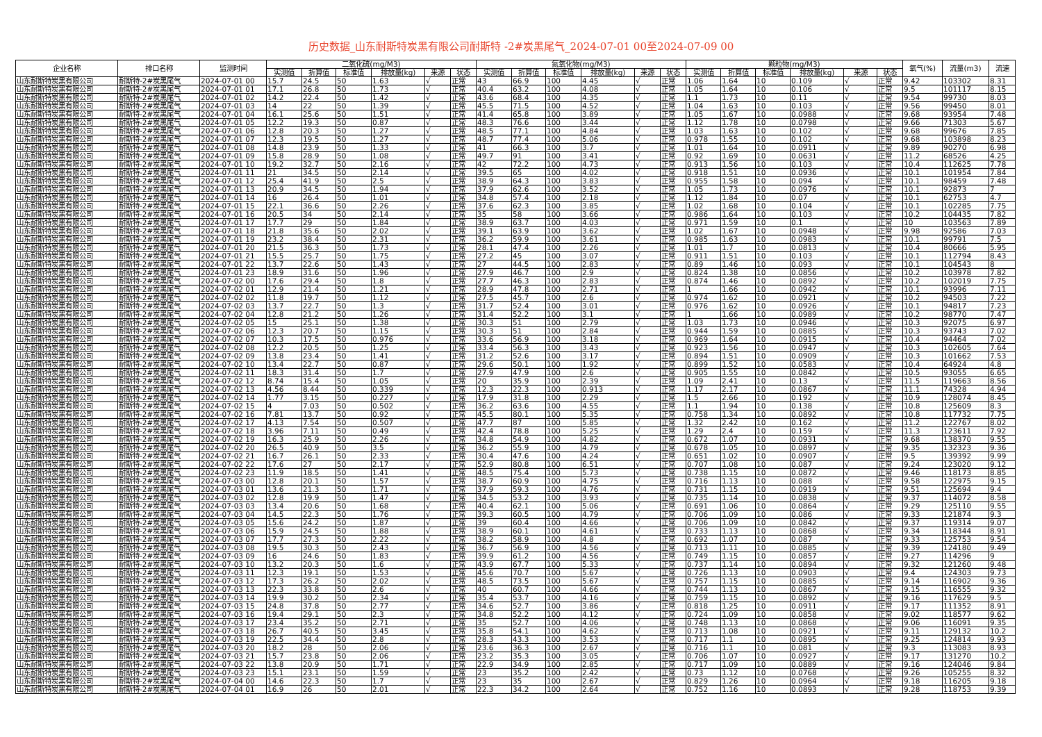历史数据_山东耐斯特炭黑有限公司耐斯特 -2#炭黑尾气_2024-07-01 00至2024-07-09 00
| 企业名称 | 排口名称 | 监测时间 | 二氧化硫(mg/M3) | | | | | | 氮氧化物(mg/M3) | | | | | | 颗粒物(mg/M3) | | | | | | 氧气(%) | 流量(m3) | 流速 |
| --- | --- | --- | --- | --- | --- | --- | --- | --- | --- | --- | --- | --- | --- | --- | --- | --- | --- | --- | --- | --- | --- | --- | --- |
| | | | 实测值 | 折算值 | 标准值 | 排放量(kg) | 来源 | 状态 | 实测值 | 折算值 | 标准值 | 排放量(kg) | 来源 | 状态 | 实测值 | 折算值 | 标准值 | 排放量(kg) | 来源 | 状态 | | | |
| 山东耐斯特炭黑有限公司 | 耐斯特-2#炭黑尾气 | 2024-07-01 00 | 15.7 | 24.5 | 50 | 1.63 | √ | 正常 | 43 | 66.9 | 100 | 4.45 | √ | 正常 | 1.06 | 1.64 | 10 | 0.109 | √ | 正常 | 9.42 | 103302 | 8.31 |
| 山东耐斯特炭黑有限公司 | 耐斯特-2#炭黑尾气 | 2024-07-01 01 | 17.1 | 26.8 | 50 | 1.73 | √ | 正常 | 40.4 | 63.2 | 100 | 4.08 | √ | 正常 | 1.05 | 1.64 | 10 | 0.106 | √ | 正常 | 9.5 | 101117 | 8.15 |
| 山东耐斯特炭黑有限公司 | 耐斯特-2#炭黑尾气 | 2024-07-01 02 | 14.2 | 22.4 | 50 | 1.42 | √ | 正常 | 43.6 | 68.4 | 100 | 4.35 | √ | 正常 | 1.1 | 1.73 | 10 | 0.11 | √ | 正常 | 9.54 | 99730 | 8.03 |
| 山东耐斯特炭黑有限公司 | 耐斯特-2#炭黑尾气 | 2024-07-01 03 | 14 | 22 | 50 | 1.39 | √ | 正常 | 45.5 | 71.5 | 100 | 4.52 | √ | 正常 | 1.04 | 1.63 | 10 | 0.103 | √ | 正常 | 9.56 | 99450 | 8.01 |
| 山东耐斯特炭黑有限公司 | 耐斯特-2#炭黑尾气 | 2024-07-01 04 | 16.1 | 25.6 | 50 | 1.51 | √ | 正常 | 41.4 | 65.8 | 100 | 3.89 | √ | 正常 | 1.05 | 1.67 | 10 | 0.0988 | √ | 正常 | 9.68 | 93954 | 7.48 |
| 山东耐斯特炭黑有限公司 | 耐斯特-2#炭黑尾气 | 2024-07-01 05 | 12.2 | 19.3 | 50 | 0.87 | √ | 正常 | 48.3 | 76.6 | 100 | 3.44 | √ | 正常 | 1.12 | 1.78 | 10 | 0.0798 | √ | 正常 | 9.66 | 71303 | 5.67 |
| 山东耐斯特炭黑有限公司 | 耐斯特-2#炭黑尾气 | 2024-07-01 06 | 12.8 | 20.3 | 50 | 1.27 | √ | 正常 | 48.5 | 77.1 | 100 | 4.84 | √ | 正常 | 1.03 | 1.63 | 10 | 0.102 | √ | 正常 | 9.68 | 99676 | 7.85 |
| 山东耐斯特炭黑有限公司 | 耐斯特-2#炭黑尾气 | 2024-07-01 07 | 12.3 | 19.5 | 50 | 1.27 | √ | 正常 | 48.7 | 77.4 | 100 | 5.06 | √ | 正常 | 0.978 | 1.55 | 10 | 0.102 | √ | 正常 | 9.68 | 103898 | 8.23 |
| 山东耐斯特炭黑有限公司 | 耐斯特-2#炭黑尾气 | 2024-07-01 08 | 14.8 | 23.9 | 50 | 1.33 | √ | 正常 | 41 | 66.3 | 100 | 3.7 | √ | 正常 | 1.01 | 1.64 | 10 | 0.0911 | √ | 正常 | 9.89 | 90270 | 6.98 |
| 山东耐斯特炭黑有限公司 | 耐斯特-2#炭黑尾气 | 2024-07-01 09 | 15.8 | 28.9 | 50 | 1.08 | √ | 正常 | 49.7 | 91 | 100 | 3.41 | √ | 正常 | 0.92 | 1.69 | 10 | 0.0631 | √ | 正常 | 11.2 | 68526 | 4.25 |
| 山东耐斯特炭黑有限公司 | 耐斯特-2#炭黑尾气 | 2024-07-01 10 | 19.2 | 32.7 | 50 | 2.16 | √ | 正常 | 42 | 72.2 | 100 | 4.73 | √ | 正常 | 0.913 | 1.56 | 10 | 0.103 | √ | 正常 | 10.4 | 112625 | 7.78 |
| 山东耐斯特炭黑有限公司 | 耐斯特-2#炭黑尾气 | 2024-07-01 11 | 21 | 34.5 | 50 | 2.14 | √ | 正常 | 39.5 | 65 | 100 | 4.02 | √ | 正常 | 0.918 | 1.51 | 10 | 0.0936 | √ | 正常 | 10.1 | 101954 | 7.84 |
| 山东耐斯特炭黑有限公司 | 耐斯特-2#炭黑尾气 | 2024-07-01 12 | 25.4 | 41.9 | 50 | 2.5 | √ | 正常 | 38.9 | 64.3 | 100 | 3.83 | √ | 正常 | 0.955 | 1.58 | 10 | 0.094 | √ | 正常 | 10.1 | 98459 | 7.48 |
| 山东耐斯特炭黑有限公司 | 耐斯特-2#炭黑尾气 | 2024-07-01 13 | 20.9 | 34.5 | 50 | 1.94 | √ | 正常 | 37.9 | 62.6 | 100 | 3.52 | √ | 正常 | 1.05 | 1.73 | 10 | 0.0976 | √ | 正常 | 10.1 | 92873 | 7 |
| 山东耐斯特炭黑有限公司 | 耐斯特-2#炭黑尾气 | 2024-07-01 14 | 16 | 26.4 | 50 | 1.01 | √ | 正常 | 34.8 | 57.4 | 100 | 2.18 | √ | 正常 | 1.12 | 1.84 | 10 | 0.07 | √ | 正常 | 10.1 | 62753 | 4.7 |
| 山东耐斯特炭黑有限公司 | 耐斯特-2#炭黑尾气 | 2024-07-01 15 | 22.1 | 36.6 | 50 | 2.26 | √ | 正常 | 37.6 | 62.3 | 100 | 3.85 | √ | 正常 | 1.02 | 1.68 | 10 | 0.104 | √ | 正常 | 10.1 | 102285 | 7.75 |
| 山东耐斯特炭黑有限公司 | 耐斯特-2#炭黑尾气 | 2024-07-01 16 | 20.5 | 34 | 50 | 2.14 | √ | 正常 | 35 | 58 | 100 | 3.66 | √ | 正常 | 0.986 | 1.64 | 10 | 0.103 | √ | 正常 | 10.2 | 104435 | 7.82 |
| 山东耐斯特炭黑有限公司 | 耐斯特-2#炭黑尾气 | 2024-07-01 17 | 17.7 | 29 | 50 | 1.84 | √ | 正常 | 38.9 | 63.7 | 100 | 4.03 | √ | 正常 | 0.971 | 1.59 | 10 | 0.1 | √ | 正常 | 10 | 103563 | 7.89 |
| 山东耐斯特炭黑有限公司 | 耐斯特-2#炭黑尾气 | 2024-07-01 18 | 21.8 | 35.6 | 50 | 2.02 | √ | 正常 | 39.1 | 63.9 | 100 | 3.62 | √ | 正常 | 1.02 | 1.67 | 10 | 0.0948 | √ | 正常 | 9.98 | 92586 | 7.03 |
| 山东耐斯特炭黑有限公司 | 耐斯特-2#炭黑尾气 | 2024-07-01 19 | 23.2 | 38.4 | 50 | 2.31 | √ | 正常 | 36.2 | 59.9 | 100 | 3.61 | √ | 正常 | 0.985 | 1.63 | 10 | 0.0983 | √ | 正常 | 10.1 | 99791 | 7.5 |
| 山东耐斯特炭黑有限公司 | 耐斯特-2#炭黑尾气 | 2024-07-01 20 | 21.5 | 36.3 | 50 | 1.73 | √ | 正常 | 28.1 | 47.4 | 100 | 2.26 | √ | 正常 | 1.01 | 1.7 | 10 | 0.0813 | √ | 正常 | 10.4 | 80666 | 5.95 |
| 山东耐斯特炭黑有限公司 | 耐斯特-2#炭黑尾气 | 2024-07-01 21 | 15.5 | 25.7 | 50 | 1.75 | √ | 正常 | 27.2 | 45 | 100 | 3.07 | √ | 正常 | 0.911 | 1.51 | 10 | 0.103 | √ | 正常 | 10.1 | 112794 | 8.43 |
| 山东耐斯特炭黑有限公司 | 耐斯特-2#炭黑尾气 | 2024-07-01 22 | 13.7 | 22.6 | 50 | 1.43 | √ | 正常 | 27 | 44.5 | 100 | 2.83 | √ | 正常 | 0.89 | 1.46 | 10 | 0.093 | √ | 正常 | 10.1 | 104543 | 8 |
| 山东耐斯特炭黑有限公司 | 耐斯特-2#炭黑尾气 | 2024-07-01 23 | 18.9 | 31.6 | 50 | 1.96 | √ | 正常 | 27.9 | 46.7 | 100 | 2.9 | √ | 正常 | 0.824 | 1.38 | 10 | 0.0856 | √ | 正常 | 10.2 | 103978 | 7.82 |
| 山东耐斯特炭黑有限公司 | 耐斯特-2#炭黑尾气 | 2024-07-02 00 | 17.6 | 29.4 | 50 | 1.8 | √ | 正常 | 27.7 | 46.3 | 100 | 2.83 | √ | 正常 | 0.874 | 1.46 | 10 | 0.0892 | √ | 正常 | 10.2 | 102019 | 7.75 |
| 山东耐斯特炭黑有限公司 | 耐斯特-2#炭黑尾气 | 2024-07-02 01 | 12.9 | 21.4 | 50 | 1.21 | √ | 正常 | 28.9 | 47.8 | 100 | 2.71 | √ | 正常 | 1 | 1.66 | 10 | 0.0942 | √ | 正常 | 10.1 | 93996 | 7.11 |
| 山东耐斯特炭黑有限公司 | 耐斯特-2#炭黑尾气 | 2024-07-02 02 | 11.8 | 19.7 | 50 | 1.12 | √ | 正常 | 27.5 | 45.7 | 100 | 2.6 | √ | 正常 | 0.974 | 1.62 | 10 | 0.0921 | √ | 正常 | 10.2 | 94503 | 7.22 |
| 山东耐斯特炭黑有限公司 | 耐斯特-2#炭黑尾气 | 2024-07-02 03 | 13.7 | 22.7 | 50 | 1.3 | √ | 正常 | 31.7 | 52.4 | 100 | 3.01 | √ | 正常 | 0.976 | 1.62 | 10 | 0.0926 | √ | 正常 | 10.1 | 94817 | 7.23 |
| 山东耐斯特炭黑有限公司 | 耐斯特-2#炭黑尾气 | 2024-07-02 04 | 12.8 | 21.2 | 50 | 1.26 | √ | 正常 | 31.4 | 52.2 | 100 | 3.1 | √ | 正常 | 1 | 1.66 | 10 | 0.0989 | √ | 正常 | 10.2 | 98770 | 7.47 |
| 山东耐斯特炭黑有限公司 | 耐斯特-2#炭黑尾气 | 2024-07-02 05 | 15 | 25.1 | 50 | 1.38 | √ | 正常 | 30.3 | 51 | 100 | 2.79 | √ | 正常 | 1.03 | 1.73 | 10 | 0.0946 | √ | 正常 | 10.3 | 92075 | 6.97 |
| 山东耐斯特炭黑有限公司 | 耐斯特-2#炭黑尾气 | 2024-07-02 06 | 12.3 | 20.7 | 50 | 1.15 | √ | 正常 | 30.3 | 51 | 100 | 2.84 | √ | 正常 | 0.944 | 1.59 | 10 | 0.0885 | √ | 正常 | 10.3 | 93743 | 7.02 |
| 山东耐斯特炭黑有限公司 | 耐斯特-2#炭黑尾气 | 2024-07-02 07 | 10.3 | 17.5 | 50 | 0.976 | √ | 正常 | 33.6 | 56.9 | 100 | 3.18 | √ | 正常 | 0.969 | 1.64 | 10 | 0.0915 | √ | 正常 | 10.4 | 94464 | 7.02 |
| 山东耐斯特炭黑有限公司 | 耐斯特-2#炭黑尾气 | 2024-07-02 08 | 12.2 | 20.5 | 50 | 1.25 | √ | 正常 | 33.4 | 56.3 | 100 | 3.43 | √ | 正常 | 0.923 | 1.56 | 10 | 0.0947 | √ | 正常 | 10.3 | 102605 | 7.64 |
| 山东耐斯特炭黑有限公司 | 耐斯特-2#炭黑尾气 | 2024-07-02 09 | 13.8 | 23.4 | 50 | 1.41 | √ | 正常 | 31.2 | 52.6 | 100 | 3.17 | √ | 正常 | 0.894 | 1.51 | 10 | 0.0909 | √ | 正常 | 10.3 | 101662 | 7.53 |
| 山东耐斯特炭黑有限公司 | 耐斯特-2#炭黑尾气 | 2024-07-02 10 | 13.4 | 22.7 | 50 | 0.87 | √ | 正常 | 29.6 | 50.1 | 100 | 1.92 | √ | 正常 | 0.899 | 1.52 | 10 | 0.0583 | √ | 正常 | 10.4 | 64924 | 4.8 |
| 山东耐斯特炭黑有限公司 | 耐斯特-2#炭黑尾气 | 2024-07-02 11 | 18.3 | 31.4 | 50 | 1.7 | √ | 正常 | 27.9 | 47.9 | 100 | 2.6 | √ | 正常 | 0.905 | 1.55 | 10 | 0.0842 | √ | 正常 | 10.5 | 93055 | 6.65 |
| 山东耐斯特炭黑有限公司 | 耐斯特-2#炭黑尾气 | 2024-07-02 12 | 8.74 | 15.4 | 50 | 1.05 | √ | 正常 | 20 | 35.9 | 100 | 2.39 | √ | 正常 | 1.09 | 2.41 | 10 | 0.13 | √ | 正常 | 11.5 | 119663 | 8.56 |
| 山东耐斯特炭黑有限公司 | 耐斯特-2#炭黑尾气 | 2024-07-02 13 | 4.56 | 8.44 | 50 | 0.339 | √ | 正常 | 12.3 | 22.3 | 100 | 0.913 | √ | 正常 | 1.17 | 2.17 | 10 | 0.0867 | √ | 正常 | 11.1 | 74328 | 4.94 |
| 山东耐斯特炭黑有限公司 | 耐斯特-2#炭黑尾气 | 2024-07-02 14 | 1.77 | 3.15 | 50 | 0.227 | √ | 正常 | 17.9 | 31.8 | 100 | 2.29 | √ | 正常 | 1.5 | 2.66 | 10 | 0.192 | √ | 正常 | 10.9 | 128074 | 8.45 |
| 山东耐斯特炭黑有限公司 | 耐斯特-2#炭黑尾气 | 2024-07-02 15 | 4 | 7.03 | 50 | 0.502 | √ | 正常 | 36.2 | 63.6 | 100 | 4.55 | √ | 正常 | 1.1 | 1.94 | 10 | 0.138 | √ | 正常 | 10.8 | 125609 | 8.3 |
| 山东耐斯特炭黑有限公司 | 耐斯特-2#炭黑尾气 | 2024-07-02 16 | 7.81 | 13.7 | 50 | 0.92 | √ | 正常 | 45.5 | 80.1 | 100 | 5.35 | √ | 正常 | 0.758 | 1.34 | 10 | 0.0892 | √ | 正常 | 10.8 | 117732 | 7.75 |
| 山东耐斯特炭黑有限公司 | 耐斯特-2#炭黑尾气 | 2024-07-02 17 | 4.13 | 7.54 | 50 | 0.507 | √ | 正常 | 47.7 | 87 | 100 | 5.85 | √ | 正常 | 1.32 | 2.42 | 10 | 0.162 | √ | 正常 | 11.2 | 122767 | 8.02 |
| 山东耐斯特炭黑有限公司 | 耐斯特-2#炭黑尾气 | 2024-07-02 18 | 3.96 | 7.11 | 50 | 0.49 | √ | 正常 | 42.4 | 78.8 | 100 | 5.25 | √ | 正常 | 1.29 | 2.4 | 10 | 0.159 | √ | 正常 | 11.3 | 123611 | 7.92 |
| 山东耐斯特炭黑有限公司 | 耐斯特-2#炭黑尾气 | 2024-07-02 19 | 16.3 | 25.9 | 50 | 2.26 | √ | 正常 | 34.8 | 54.9 | 100 | 4.82 | √ | 正常 | 0.672 | 1.07 | 10 | 0.0931 | √ | 正常 | 9.68 | 138370 | 9.55 |
| 山东耐斯特炭黑有限公司 | 耐斯特-2#炭黑尾气 | 2024-07-02 20 | 26.5 | 40.9 | 50 | 3.5 | √ | 正常 | 36.2 | 55.9 | 100 | 4.79 | √ | 正常 | 0.678 | 1.05 | 10 | 0.0897 | √ | 正常 | 9.35 | 132323 | 9.36 |
| 山东耐斯特炭黑有限公司 | 耐斯特-2#炭黑尾气 | 2024-07-02 21 | 16.7 | 26.1 | 50 | 2.33 | √ | 正常 | 30.4 | 47.6 | 100 | 4.24 | √ | 正常 | 0.651 | 1.02 | 10 | 0.0907 | √ | 正常 | 9.5 | 139392 | 9.99 |
| 山东耐斯特炭黑有限公司 | 耐斯特-2#炭黑尾气 | 2024-07-02 22 | 17.6 | 27 | 50 | 2.17 | √ | 正常 | 52.9 | 80.8 | 100 | 6.51 | √ | 正常 | 0.707 | 1.08 | 10 | 0.087 | √ | 正常 | 9.24 | 123020 | 9.12 |
| 山东耐斯特炭黑有限公司 | 耐斯特-2#炭黑尾气 | 2024-07-02 23 | 11.9 | 18.5 | 50 | 1.41 | √ | 正常 | 48.5 | 75.4 | 100 | 5.73 | √ | 正常 | 0.738 | 1.15 | 10 | 0.0872 | √ | 正常 | 9.46 | 118173 | 8.85 |
| 山东耐斯特炭黑有限公司 | 耐斯特-2#炭黑尾气 | 2024-07-03 00 | 12.8 | 20.1 | 50 | 1.57 | √ | 正常 | 38.7 | 60.9 | 100 | 4.75 | √ | 正常 | 0.716 | 1.13 | 10 | 0.088 | √ | 正常 | 9.58 | 122975 | 9.15 |
| 山东耐斯特炭黑有限公司 | 耐斯特-2#炭黑尾气 | 2024-07-03 01 | 13.6 | 21.3 | 50 | 1.71 | √ | 正常 | 37.9 | 59.3 | 100 | 4.76 | √ | 正常 | 0.731 | 1.15 | 10 | 0.0919 | √ | 正常 | 9.51 | 125694 | 9.4 |
| 山东耐斯特炭黑有限公司 | 耐斯特-2#炭黑尾气 | 2024-07-03 02 | 12.8 | 19.9 | 50 | 1.47 | √ | 正常 | 34.5 | 53.2 | 100 | 3.93 | √ | 正常 | 0.735 | 1.14 | 10 | 0.0838 | √ | 正常 | 9.37 | 114072 | 8.58 |
| 山东耐斯特炭黑有限公司 | 耐斯特-2#炭黑尾气 | 2024-07-03 03 | 13.4 | 20.6 | 50 | 1.68 | √ | 正常 | 40.4 | 62.1 | 100 | 5.06 | √ | 正常 | 0.691 | 1.06 | 10 | 0.0864 | √ | 正常 | 9.29 | 125110 | 9.55 |
| 山东耐斯特炭黑有限公司 | 耐斯特-2#炭黑尾气 | 2024-07-03 04 | 14.5 | 22.3 | 50 | 1.76 | √ | 正常 | 39.3 | 60.5 | 100 | 4.79 | √ | 正常 | 0.706 | 1.09 | 10 | 0.086 | √ | 正常 | 9.33 | 121874 | 9.3 |
| 山东耐斯特炭黑有限公司 | 耐斯特-2#炭黑尾气 | 2024-07-03 05 | 15.6 | 24.2 | 50 | 1.87 | √ | 正常 | 39 | 60.4 | 100 | 4.66 | √ | 正常 | 0.706 | 1.09 | 10 | 0.0842 | √ | 正常 | 9.37 | 119314 | 9.07 |
| 山东耐斯特炭黑有限公司 | 耐斯特-2#炭黑尾气 | 2024-07-03 06 | 15.9 | 24.5 | 50 | 1.88 | √ | 正常 | 38.9 | 60.1 | 100 | 4.61 | √ | 正常 | 0.733 | 1.13 | 10 | 0.0868 | √ | 正常 | 9.34 | 118344 | 8.91 |
| 山东耐斯特炭黑有限公司 | 耐斯特-2#炭黑尾气 | 2024-07-03 07 | 17.7 | 27.3 | 50 | 2.22 | √ | 正常 | 38.2 | 58.9 | 100 | 4.8 | √ | 正常 | 0.692 | 1.07 | 10 | 0.087 | √ | 正常 | 9.33 | 125753 | 9.54 |
| 山东耐斯特炭黑有限公司 | 耐斯特-2#炭黑尾气 | 2024-07-03 08 | 19.5 | 30.3 | 50 | 2.43 | √ | 正常 | 36.7 | 56.9 | 100 | 4.56 | √ | 正常 | 0.713 | 1.11 | 10 | 0.0885 | √ | 正常 | 9.39 | 124180 | 9.49 |
| 山东耐斯特炭黑有限公司 | 耐斯特-2#炭黑尾气 | 2024-07-03 09 | 16 | 24.6 | 50 | 1.83 | √ | 正常 | 39.9 | 61.2 | 100 | 4.56 | √ | 正常 | 0.749 | 1.15 | 10 | 0.0857 | √ | 正常 | 9.27 | 114296 | 9 |
| 山东耐斯特炭黑有限公司 | 耐斯特-2#炭黑尾气 | 2024-07-03 10 | 13.2 | 20.3 | 50 | 1.6 | √ | 正常 | 43.9 | 67.7 | 100 | 5.33 | √ | 正常 | 0.737 | 1.14 | 10 | 0.0894 | √ | 正常 | 9.32 | 121260 | 9.48 |
| 山东耐斯特炭黑有限公司 | 耐斯特-2#炭黑尾气 | 2024-07-03 11 | 12.3 | 19.1 | 50 | 1.53 | √ | 正常 | 45.6 | 70.7 | 100 | 5.67 | √ | 正常 | 0.726 | 1.13 | 10 | 0.0903 | √ | 正常 | 9.4 | 124303 | 9.73 |
| 山东耐斯特炭黑有限公司 | 耐斯特-2#炭黑尾气 | 2024-07-03 12 | 17.3 | 26.2 | 50 | 2.02 | √ | 正常 | 48.5 | 73.5 | 100 | 5.67 | √ | 正常 | 0.757 | 1.15 | 10 | 0.0885 | √ | 正常 | 9.14 | 116902 | 9.36 |
| 山东耐斯特炭黑有限公司 | 耐斯特-2#炭黑尾气 | 2024-07-03 13 | 22.3 | 33.8 | 50 | 2.6 | √ | 正常 | 40 | 60.7 | 100 | 4.66 | √ | 正常 | 0.744 | 1.13 | 10 | 0.0867 | √ | 正常 | 9.15 | 116555 | 9.32 |
| 山东耐斯特炭黑有限公司 | 耐斯特-2#炭黑尾气 | 2024-07-03 14 | 19.9 | 30.2 | 50 | 2.34 | √ | 正常 | 35.4 | 53.7 | 100 | 4.16 | √ | 正常 | 0.759 | 1.15 | 10 | 0.0892 | √ | 正常 | 9.16 | 117629 | 9.5 |
| 山东耐斯特炭黑有限公司 | 耐斯特-2#炭黑尾气 | 2024-07-03 15 | 24.8 | 37.8 | 50 | 2.77 | √ | 正常 | 34.6 | 52.7 | 100 | 3.86 | √ | 正常 | 0.818 | 1.25 | 10 | 0.0911 | √ | 正常 | 9.17 | 111352 | 8.91 |
| 山东耐斯特炭黑有限公司 | 耐斯特-2#炭黑尾气 | 2024-07-03 16 | 19.4 | 29.1 | 50 | 2.3 | √ | 正常 | 34.8 | 52.2 | 100 | 4.12 | √ | 正常 | 0.724 | 1.09 | 10 | 0.0858 | √ | 正常 | 9.02 | 118577 | 9.62 |
| 山东耐斯特炭黑有限公司 | 耐斯特-2#炭黑尾气 | 2024-07-03 17 | 23.4 | 35.2 | 50 | 2.71 | √ | 正常 | 35 | 52.7 | 100 | 4.06 | √ | 正常 | 0.748 | 1.13 | 10 | 0.0868 | √ | 正常 | 9.06 | 116091 | 9.35 |
| 山东耐斯特炭黑有限公司 | 耐斯特-2#炭黑尾气 | 2024-07-03 18 | 26.7 | 40.5 | 50 | 3.45 | √ | 正常 | 35.8 | 54.1 | 100 | 4.62 | √ | 正常 | 0.713 | 1.08 | 10 | 0.0921 | √ | 正常 | 9.11 | 129132 | 10.2 |
| 山东耐斯特炭黑有限公司 | 耐斯特-2#炭黑尾气 | 2024-07-03 19 | 22.5 | 34.4 | 50 | 2.8 | √ | 正常 | 28.3 | 43.3 | 100 | 3.53 | √ | 正常 | 0.717 | 1.1 | 10 | 0.0895 | √ | 正常 | 9.25 | 124814 | 9.93 |
| 山东耐斯特炭黑有限公司 | 耐斯特-2#炭黑尾气 | 2024-07-03 20 | 18.2 | 28 | 50 | 2.06 | √ | 正常 | 23.6 | 36.3 | 100 | 2.67 | √ | 正常 | 0.716 | 1.1 | 10 | 0.081 | √ | 正常 | 9.3 | 113083 | 8.93 |
| 山东耐斯特炭黑有限公司 | 耐斯特-2#炭黑尾气 | 2024-07-03 21 | 15.7 | 23.8 | 50 | 2.06 | √ | 正常 | 23.2 | 35.3 | 100 | 3.05 | √ | 正常 | 0.706 | 1.07 | 10 | 0.0927 | √ | 正常 | 9.17 | 131270 | 10.2 |
| 山东耐斯特炭黑有限公司 | 耐斯特-2#炭黑尾气 | 2024-07-03 22 | 13.8 | 20.9 | 50 | 1.71 | √ | 正常 | 22.9 | 34.9 | 100 | 2.85 | √ | 正常 | 0.717 | 1.09 | 10 | 0.0889 | √ | 正常 | 9.16 | 124046 | 9.84 |
| 山东耐斯特炭黑有限公司 | 耐斯特-2#炭黑尾气 | 2024-07-03 23 | 15.1 | 23.1 | 50 | 1.59 | √ | 正常 | 23 | 35.2 | 100 | 2.42 | √ | 正常 | 0.73 | 1.12 | 10 | 0.0768 | √ | 正常 | 9.26 | 105255 | 8.32 |
| 山东耐斯特炭黑有限公司 | 耐斯特-2#炭黑尾气 | 2024-07-04 00 | 14.6 | 22.3 | 50 | 1.7 | √ | 正常 | 23 | 35 | 100 | 2.67 | √ | 正常 | 0.829 | 1.26 | 10 | 0.0964 | √ | 正常 | 9.18 | 116205 | 9.18 |
| 山东耐斯特炭黑有限公司 | 耐斯特-2#炭黑尾气 | 2024-07-04 01 | 16.9 | 26 | 50 | 2.01 | √ | 正常 | 22.3 | 34.2 | 100 | 2.64 | √ | 正常 | 0.752 | 1.16 | 10 | 0.0893 | √ | 正常 | 9.28 | 118753 | 9.39 |